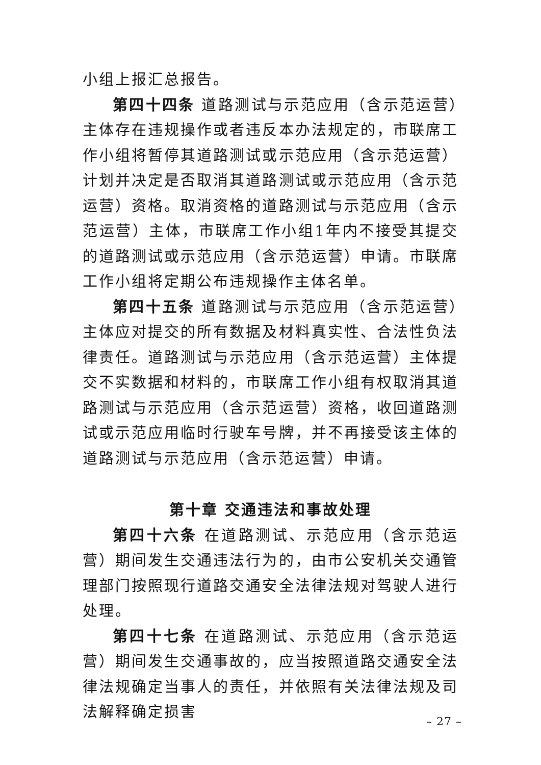小组上报汇总报告。
第四十四条 道路测试与示范应用（含示范运营）主体存在违规操作或者违反本办法规定的，市联席工作小组将暂停其道路测试或示范应用（含示范运营）计划并决定是否取消其道路测试或示范应用（含示范运营）资格。取消资格的道路测试与示范应用（含示范运营）主体，市联席工作小组1年内不接受其提交的道路测试或示范应用（含示范运营）申请。市联席工作小组将定期公布违规操作主体名单。
第四十五条 道路测试与示范应用（含示范运营）主体应对提交的所有数据及材料真实性、合法性负法律责任。道路测试与示范应用（含示范运营）主体提交不实数据和材料的，市联席工作小组有权取消其道路测试与示范应用（含示范运营）资格，收回道路测试或示范应用临时行驶车号牌，并不再接受该主体的道路测试与示范应用（含示范运营）申请。
第十章 交通违法和事故处理
第四十六条 在道路测试、示范应用（含示范运营）期间发生交通违法行为的，由市公安机关交通管理部门按照现行道路交通安全法律法规对驾驶人进行处理。
第四十七条 在道路测试、示范应用（含示范运营）期间发生交通事故的，应当按照道路交通安全法律法规确定当事人的责任，并依照有关法律法规及司法解释确定损害
– 27 –